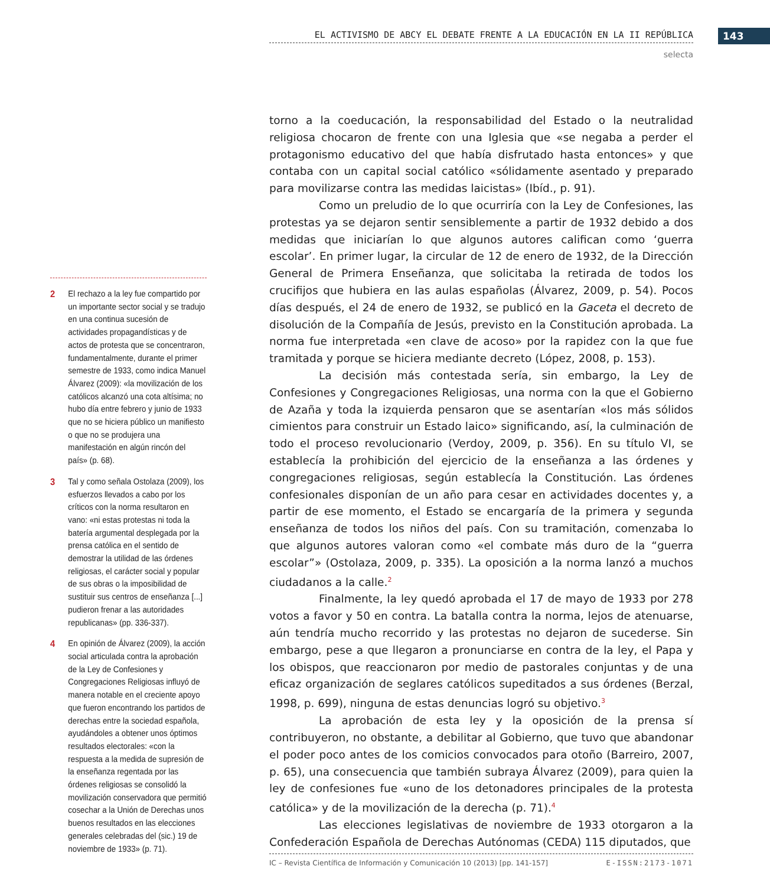EL ACTIVISMO DE ABCY EL DEBATE FRENTE A LA EDUCACIÓN EN LA II REPÚBLICA 143
selecta
torno a la coeducación, la responsabilidad del Estado o la neutralidad religiosa chocaron de frente con una Iglesia que «se negaba a perder el protagonismo educativo del que había disfrutado hasta entonces» y que contaba con un capital social católico «sólidamente asentado y preparado para movilizarse contra las medidas laicistas» (Ibíd., p. 91).
Como un preludio de lo que ocurriría con la Ley de Confesiones, las protestas ya se dejaron sentir sensiblemente a partir de 1932 debido a dos medidas que iniciarían lo que algunos autores califican como ‘guerra escolar’. En primer lugar, la circular de 12 de enero de 1932, de la Dirección General de Primera Enseñanza, que solicitaba la retirada de todos los crucifijos que hubiera en las aulas españolas (Álvarez, 2009, p. 54). Pocos días después, el 24 de enero de 1932, se publicó en la Gaceta el decreto de disolución de la Compañía de Jesús, previsto en la Constitución aprobada. La norma fue interpretada «en clave de acoso» por la rapidez con la que fue tramitada y porque se hiciera mediante decreto (López, 2008, p. 153).
La decisión más contestada sería, sin embargo, la Ley de Confesiones y Congregaciones Religiosas, una norma con la que el Gobierno de Azaña y toda la izquierda pensaron que se asentarían «los más sólidos cimientos para construir un Estado laico» significando, así, la culminación de todo el proceso revolucionario (Verdoy, 2009, p. 356). En su título VI, se establecía la prohibición del ejercicio de la enseñanza a las órdenes y congregaciones religiosas, según establecía la Constitución. Las órdenes confesionales disponían de un año para cesar en actividades docentes y, a partir de ese momento, el Estado se encargaría de la primera y segunda enseñanza de todos los niños del país. Con su tramitación, comenzaba lo que algunos autores valoran como «el combate más duro de la “guerra escolar”» (Ostolaza, 2009, p. 335). La oposición a la norma lanzó a muchos ciudadanos a la calle.<sup>2</sup>
Finalmente, la ley quedó aprobada el 17 de mayo de 1933 por 278 votos a favor y 50 en contra. La batalla contra la norma, lejos de atenuarse, aún tendría mucho recorrido y las protestas no dejaron de sucederse. Sin embargo, pese a que llegaron a pronunciarse en contra de la ley, el Papa y los obispos, que reaccionaron por medio de pastorales conjuntas y de una eficaz organización de seglares católicos supeditados a sus órdenes (Berzal, 1998, p. 699), ninguna de estas denuncias logró su objetivo.<sup>3</sup>
La aprobación de esta ley y la oposición de la prensa sí contribuyeron, no obstante, a debilitar al Gobierno, que tuvo que abandonar el poder poco antes de los comicios convocados para otoño (Barreiro, 2007, p. 65), una consecuencia que también subraya Álvarez (2009), para quien la ley de confesiones fue «uno de los detonadores principales de la protesta católica» y de la movilización de la derecha (p. 71).<sup>4</sup>
Las elecciones legislativas de noviembre de 1933 otorgaron a la Confederación Española de Derechas Autónomas (CEDA) 115 diputados, que
2 El rechazo a la ley fue compartido por un importante sector social y se tradujo en una continua sucesión de actividades propagandísticas y de actos de protesta que se concentraron, fundamentalmente, durante el primer semestre de 1933, como indica Manuel Álvarez (2009): «la movilización de los católicos alcanzó una cota altísima; no hubo día entre febrero y junio de 1933 que no se hiciera público un manifiesto o que no se produjera una manifestación en algún rincón del país» (p. 68).
3 Tal y como señala Ostolaza (2009), los esfuerzos llevados a cabo por los críticos con la norma resultaron en vano: «ni estas protestas ni toda la batería argumental desplegada por la prensa católica en el sentido de demostrar la utilidad de las órdenes religiosas, el carácter social y popular de sus obras o la imposibilidad de sustituir sus centros de enseñanza [...] pudieron frenar a las autoridades republicanas» (pp. 336-337).
4 En opinión de Álvarez (2009), la acción social articulada contra la aprobación de la Ley de Confesiones y Congregaciones Religiosas influyó de manera notable en el creciente apoyo que fueron encontrando los partidos de derechas entre la sociedad española, ayudándoles a obtener unos óptimos resultados electorales: «con la respuesta a la medida de supresión de la enseñanza regentada por las órdenes religiosas se consolidó la movilización conservadora que permitió cosechar a la Unión de Derechas unos buenos resultados en las elecciones generales celebradas del (sic.) 19 de noviembre de 1933» (p. 71).
IC – Revista Científica de Información y Comunicación 10 (2013) [pp. 141-157] E-ISSN:2173-1071